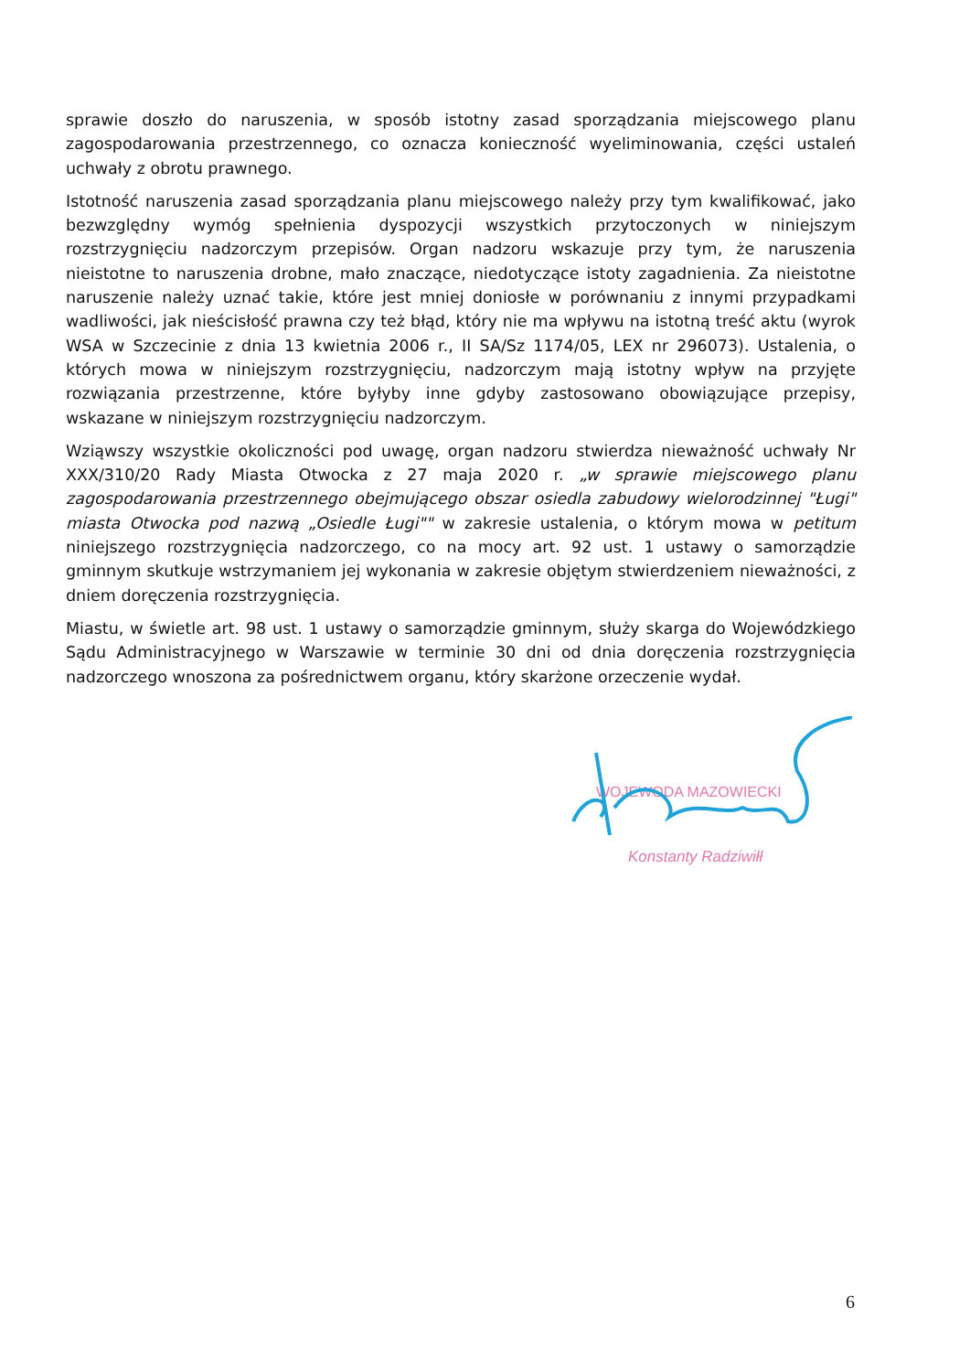sprawie doszło do naruszenia, w sposób istotny zasad sporządzania miejscowego planu zagospodarowania przestrzennego, co oznacza konieczność wyeliminowania, części ustaleń uchwały z obrotu prawnego.
Istotność naruszenia zasad sporządzania planu miejscowego należy przy tym kwalifikować, jako bezwzględny wymóg spełnienia dyspozycji wszystkich przytoczonych w niniejszym rozstrzygnięciu nadzorczym przepisów. Organ nadzoru wskazuje przy tym, że naruszenia nieistotne to naruszenia drobne, mało znaczące, niedotyczące istoty zagadnienia. Za nieistotne naruszenie należy uznać takie, które jest mniej doniosłe w porównaniu z innymi przypadkami wadliwości, jak nieścisłość prawna czy też błąd, który nie ma wpływu na istotną treść aktu (wyrok WSA w Szczecinie z dnia 13 kwietnia 2006 r., II SA/Sz 1174/05, LEX nr 296073). Ustalenia, o których mowa w niniejszym rozstrzygnięciu, nadzorczym mają istotny wpływ na przyjęte rozwiązania przestrzenne, które byłyby inne gdyby zastosowano obowiązujące przepisy, wskazane w niniejszym rozstrzygnięciu nadzorczym.
Wziąwszy wszystkie okoliczności pod uwagę, organ nadzoru stwierdza nieważność uchwały Nr XXX/310/20 Rady Miasta Otwocka z 27 maja 2020 r. „w sprawie miejscowego planu zagospodarowania przestrzennego obejmującego obszar osiedla zabudowy wielorodzinnej "Ługi" miasta Otwocka pod nazwą „Osiedle Ługi"" w zakresie ustalenia, o którym mowa w petitum niniejszego rozstrzygnięcia nadzorczego, co na mocy art. 92 ust. 1 ustawy o samorządzie gminnym skutkuje wstrzymaniem jej wykonania w zakresie objętym stwierdzeniem nieważności, z dniem doręczenia rozstrzygnięcia.
Miastu, w świetle art. 98 ust. 1 ustawy o samorządzie gminnym, służy skarga do Wojewódzkiego Sądu Administracyjnego w Warszawie w terminie 30 dni od dnia doręczenia rozstrzygnięcia nadzorczego wnoszona za pośrednictwem organu, który skarżone orzeczenie wydał.
WOJEWODA MAZOWIECKI
Konstanty Radziwiłł
6